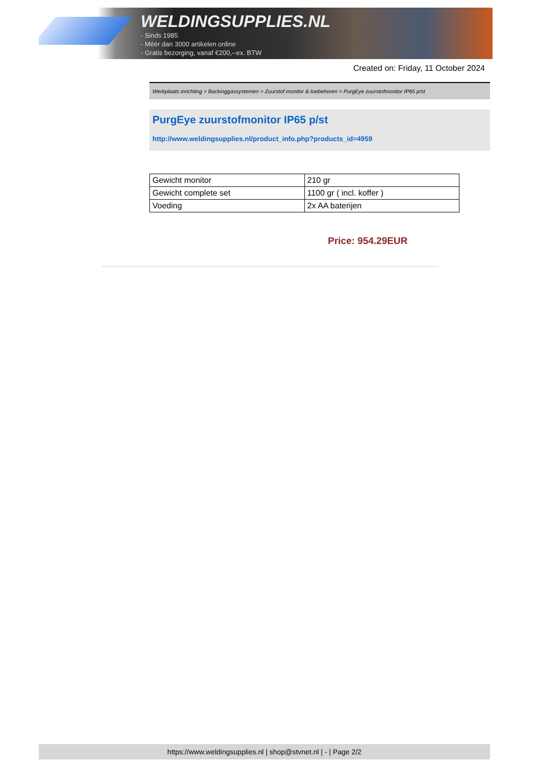WELDINGSUPPLIES.NL
- Sinds 1985
- Méér dan 3000 artikelen online
- Gratis bezorging, vanaf €200,--ex. BTW
Created on: Friday, 11 October 2024
Werkplaats inrichting > Backinggassystemen > Zuurstof monitor & toebehoren > PurgEye zuurstofmonitor IP65 p/st
PurgEye zuurstofmonitor IP65 p/st
http://www.weldingsupplies.nl/product_info.php?products_id=4959
| Gewicht monitor | 210 gr |
| Gewicht complete set | 1100 gr ( incl. koffer ) |
| Voeding | 2x AA baterijen |
Price: 954.29EUR
https://www.weldingsupplies.nl | shop@stvnet.nl | - | Page 2/2